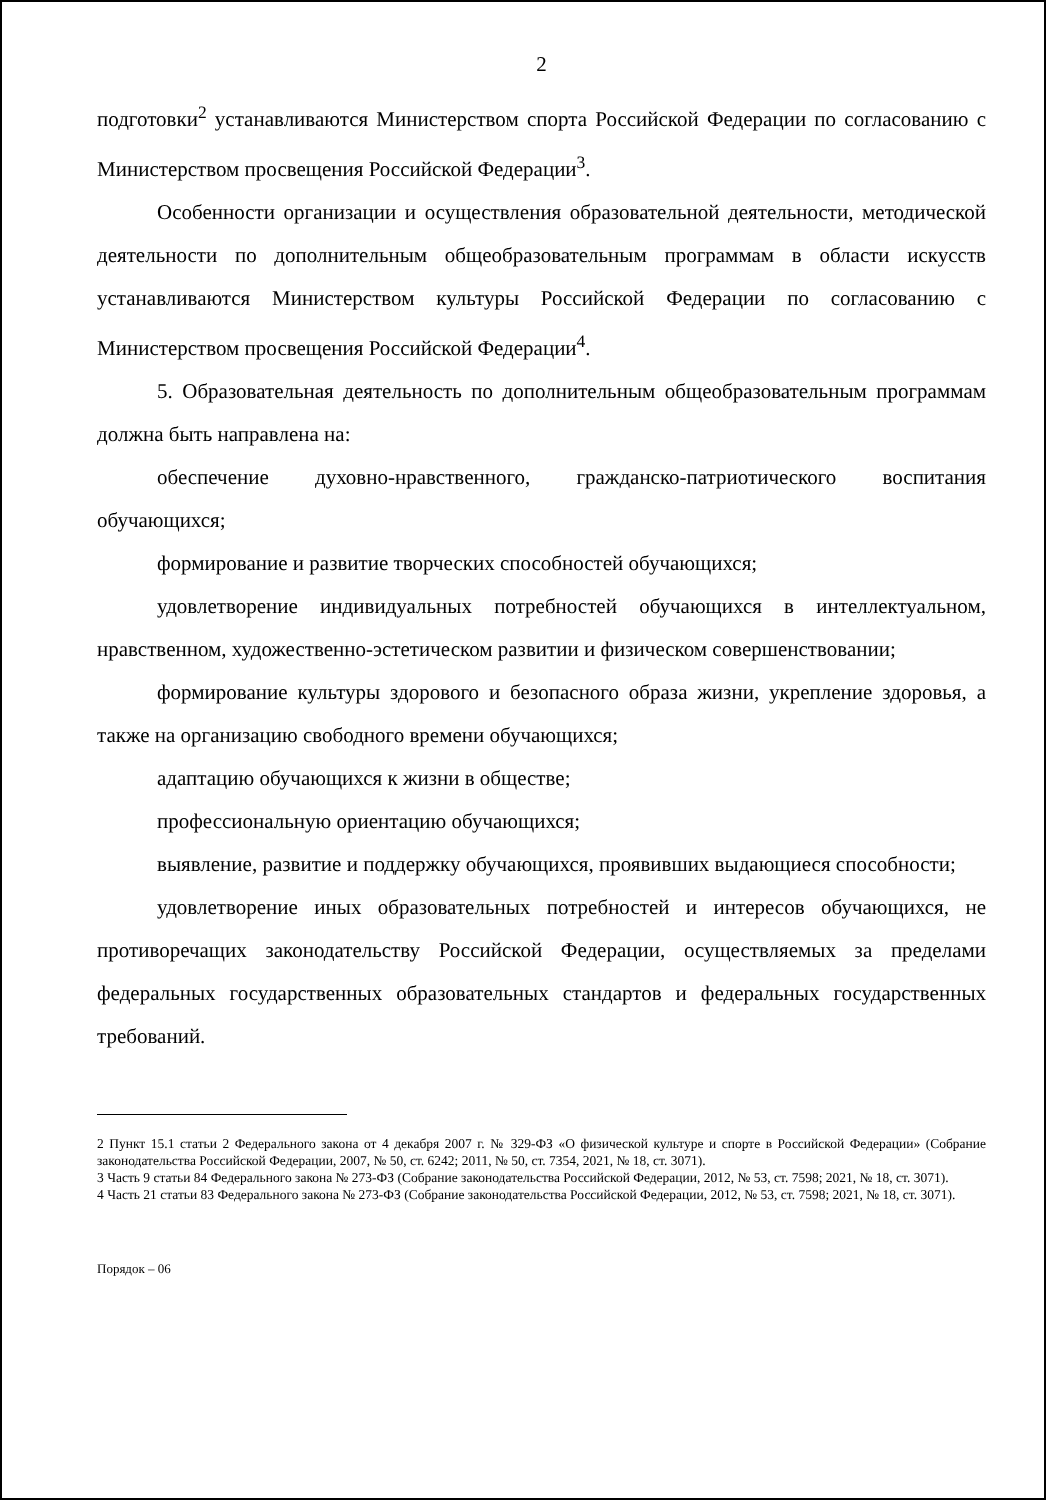2
подготовки<sup>2</sup> устанавливаются Министерством спорта Российской Федерации по согласованию с Министерством просвещения Российской Федерации<sup>3</sup>.
Особенности организации и осуществления образовательной деятельности, методической деятельности по дополнительным общеобразовательным программам в области искусств устанавливаются Министерством культуры Российской Федерации по согласованию с Министерством просвещения Российской Федерации<sup>4</sup>.
5. Образовательная деятельность по дополнительным общеобразовательным программам должна быть направлена на:
обеспечение духовно-нравственного, гражданско-патриотического воспитания обучающихся;
формирование и развитие творческих способностей обучающихся;
удовлетворение индивидуальных потребностей обучающихся в интеллектуальном, нравственном, художественно-эстетическом развитии и физическом совершенствовании;
формирование культуры здорового и безопасного образа жизни, укрепление здоровья, а также на организацию свободного времени обучающихся;
адаптацию обучающихся к жизни в обществе;
профессиональную ориентацию обучающихся;
выявление, развитие и поддержку обучающихся, проявивших выдающиеся способности;
удовлетворение иных образовательных потребностей и интересов обучающихся, не противоречащих законодательству Российской Федерации, осуществляемых за пределами федеральных государственных образовательных стандартов и федеральных государственных требований.
2 Пункт 15.1 статьи 2 Федерального закона от 4 декабря 2007 г. № 329-ФЗ «О физической культуре и спорте в Российской Федерации» (Собрание законодательства Российской Федерации, 2007, № 50, ст. 6242; 2011, № 50, ст. 7354, 2021, № 18, ст. 3071).
3 Часть 9 статьи 84 Федерального закона № 273-ФЗ (Собрание законодательства Российской Федерации, 2012, № 53, ст. 7598; 2021, № 18, ст. 3071).
4 Часть 21 статьи 83 Федерального закона № 273-ФЗ (Собрание законодательства Российской Федерации, 2012, № 53, ст. 7598; 2021, № 18, ст. 3071).
Порядок – 06